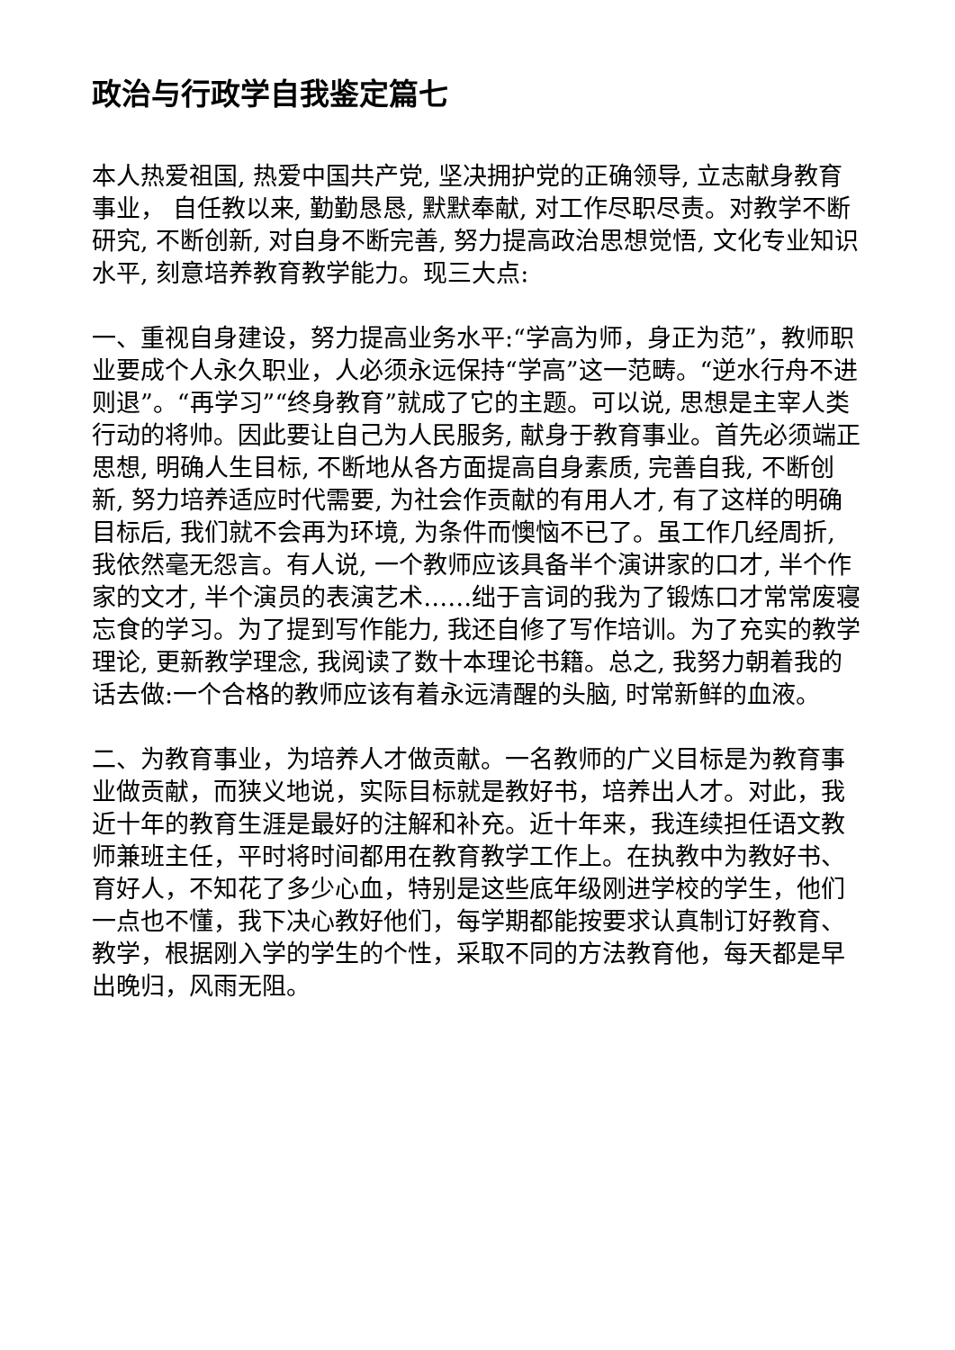政治与行政学自我鉴定篇七
本人热爱祖国, 热爱中国共产党, 坚决拥护党的正确领导, 立志献身教育事业， 自任教以来, 勤勤恳恳, 默默奉献, 对工作尽职尽责。对教学不断研究, 不断创新, 对自身不断完善, 努力提高政治思想觉悟, 文化专业知识水平, 刻意培养教育教学能力。现三大点:
一、重视自身建设，努力提高业务水平:“学高为师，身正为范”，教师职业要成个人永久职业，人必须永远保持“学高”这一范畴。“逆水行舟不进则退”。“再学习”“终身教育”就成了它的主题。可以说, 思想是主宰人类行动的将帅。因此要让自己为人民服务, 献身于教育事业。首先必须端正思想, 明确人生目标, 不断地从各方面提高自身素质, 完善自我, 不断创新, 努力培养适应时代需要, 为社会作贡献的有用人才, 有了这样的明确目标后, 我们就不会再为环境, 为条件而懊恼不已了。虽工作几经周折, 我依然毫无怨言。有人说, 一个教师应该具备半个演讲家的口才, 半个作家的文才, 半个演员的表演艺术……绌于言词的我为了锻炼口才常常废寝忘食的学习。为了提到写作能力, 我还自修了写作培训。为了充实的教学理论, 更新教学理念, 我阅读了数十本理论书籍。总之, 我努力朝着我的话去做:一个合格的教师应该有着永远清醒的头脑, 时常新鲜的血液。
二、为教育事业，为培养人才做贡献。一名教师的广义目标是为教育事业做贡献，而狭义地说，实际目标就是教好书，培养出人才。对此，我近十年的教育生涯是最好的注解和补充。近十年来，我连续担任语文教师兼班主任，平时将时间都用在教育教学工作上。在执教中为教好书、育好人，不知花了多少心血，特别是这些底年级刚进学校的学生，他们一点也不懂，我下决心教好他们，每学期都能按要求认真制订好教育、教学，根据刚入学的学生的个性，采取不同的方法教育他，每天都是早出晚归，风雨无阻。